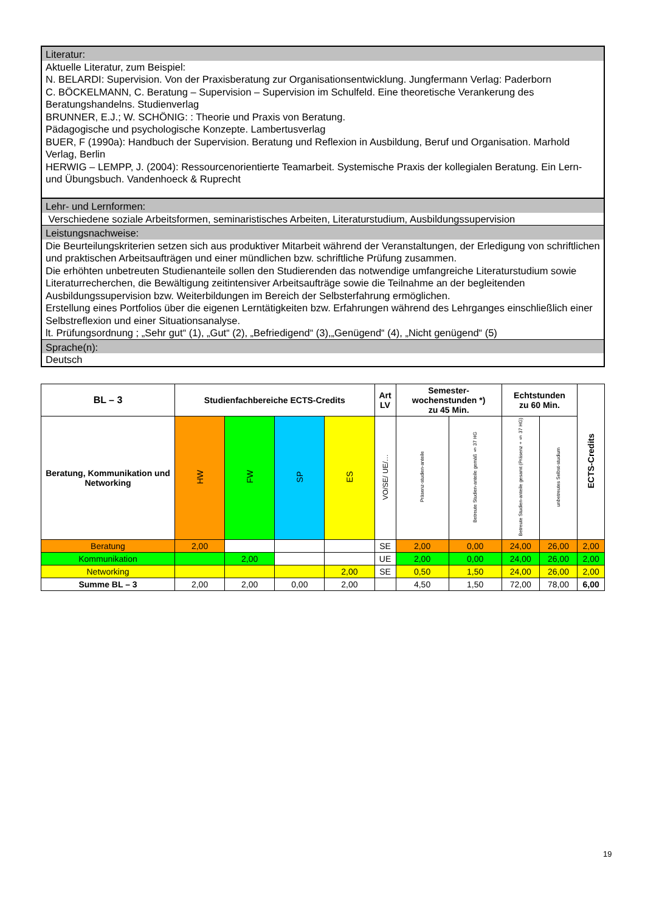Literatur:
Aktuelle Literatur, zum Beispiel:
N. BELARDI: Supervision. Von der Praxisberatung zur Organisationsentwicklung. Jungfermann Verlag: Paderborn
C. BÖCKELMANN, C. Beratung – Supervision – Supervision im Schulfeld. Eine theoretische Verankerung des Beratungshandelns. Studienverlag
BRUNNER, E.J.; W. SCHÖNIG: : Theorie und Praxis von Beratung.
Pädagogische und psychologische Konzepte. Lambertusverlag
BUER, F (1990a): Handbuch der Supervision. Beratung und Reflexion in Ausbildung, Beruf und Organisation. Marhold Verlag, Berlin
HERWIG – LEMPP, J. (2004): Ressourcenorientierte Teamarbeit. Systemische Praxis der kollegialen Beratung. Ein Lern- und Übungsbuch. Vandenhoeck & Ruprecht
Lehr- und Lernformen:
Verschiedene soziale Arbeitsformen, seminaristisches Arbeiten, Literaturstudium, Ausbildungssupervision
Leistungsnachweise:
Die Beurteilungskriterien setzen sich aus produktiver Mitarbeit während der Veranstaltungen, der Erledigung von schriftlichen und praktischen Arbeitsaufträgen und einer mündlichen bzw. schriftliche Prüfung zusammen.
Die erhöhten unbetreuten Studienanteile sollen den Studierenden das notwendige umfangreiche Literaturstudium sowie Literaturrecherchen, die Bewältigung zeitintensiver Arbeitsaufträge sowie die Teilnahme an der begleitenden Ausbildungssupervision bzw. Weiterbildungen im Bereich der Selbsterfahrung ermöglichen.
Erstellung eines Portfolios über die eigenen Lerntätigkeiten bzw. Erfahrungen während des Lehrganges einschließlich einer Selbstreflexion und einer Situationsanalyse.
lt. Prüfungsordnung ; „Sehr gut“ (1), „Gut“ (2), „Befriedigend“ (3),„Genügend“ (4), „Nicht genügend“ (5)
Sprache(n):
Deutsch
| BL – 3 | Studienfachbereiche ECTS-Credits | | | | Art LV | Semester- wochenstunden *) zu 45 Min. | | Echtstunden zu 60 Min. | | ECTS-Credits |
| --- | --- | --- | --- | --- | --- | --- | --- | --- | --- | --- |
| Beratung, Kommunikation und Networking | HW | FW | SP | ES | VO/SE/ UE/… | Präsenz-studien-anteile | Betreute Studien-anteile gemäß § 37 HG | Betreute Studien-anteile gesamt (Präsenz + § 37 HG) | unbetreutes Selbst-studium | |
| Beratung | 2,00 | | | | SE | 2,00 | 0,00 | 24,00 | 26,00 | 2,00 |
| Kommunikation | | 2,00 | | | UE | 2,00 | 0,00 | 24,00 | 26,00 | 2,00 |
| Networking | | | | 2,00 | SE | 0,50 | 1,50 | 24,00 | 26,00 | 2,00 |
| Summe BL – 3 | 2,00 | 2,00 | 0,00 | 2,00 | | 4,50 | 1,50 | 72,00 | 78,00 | 6,00 |
19